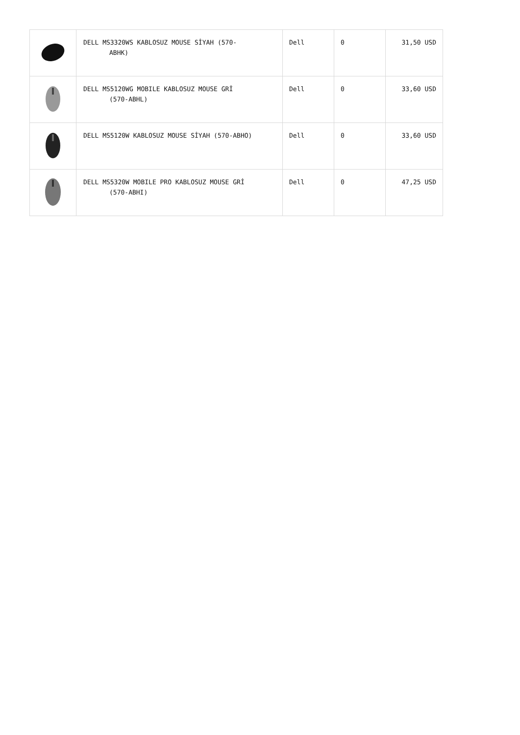| | DELL MS3320WS KABLOSUZ MOUSE SİYAH (570- ABHK) | Dell | 0 | 31,50 USD |
| | DELL MS5120WG MOBILE KABLOSUZ MOUSE GRİ (570-ABHL) | Dell | 0 | 33,60 USD |
| | DELL MS5120W KABLOSUZ MOUSE SİYAH (570-ABHO) | Dell | 0 | 33,60 USD |
| | DELL MS5320W MOBILE PRO KABLOSUZ MOUSE GRİ (570-ABHI) | Dell | 0 | 47,25 USD |